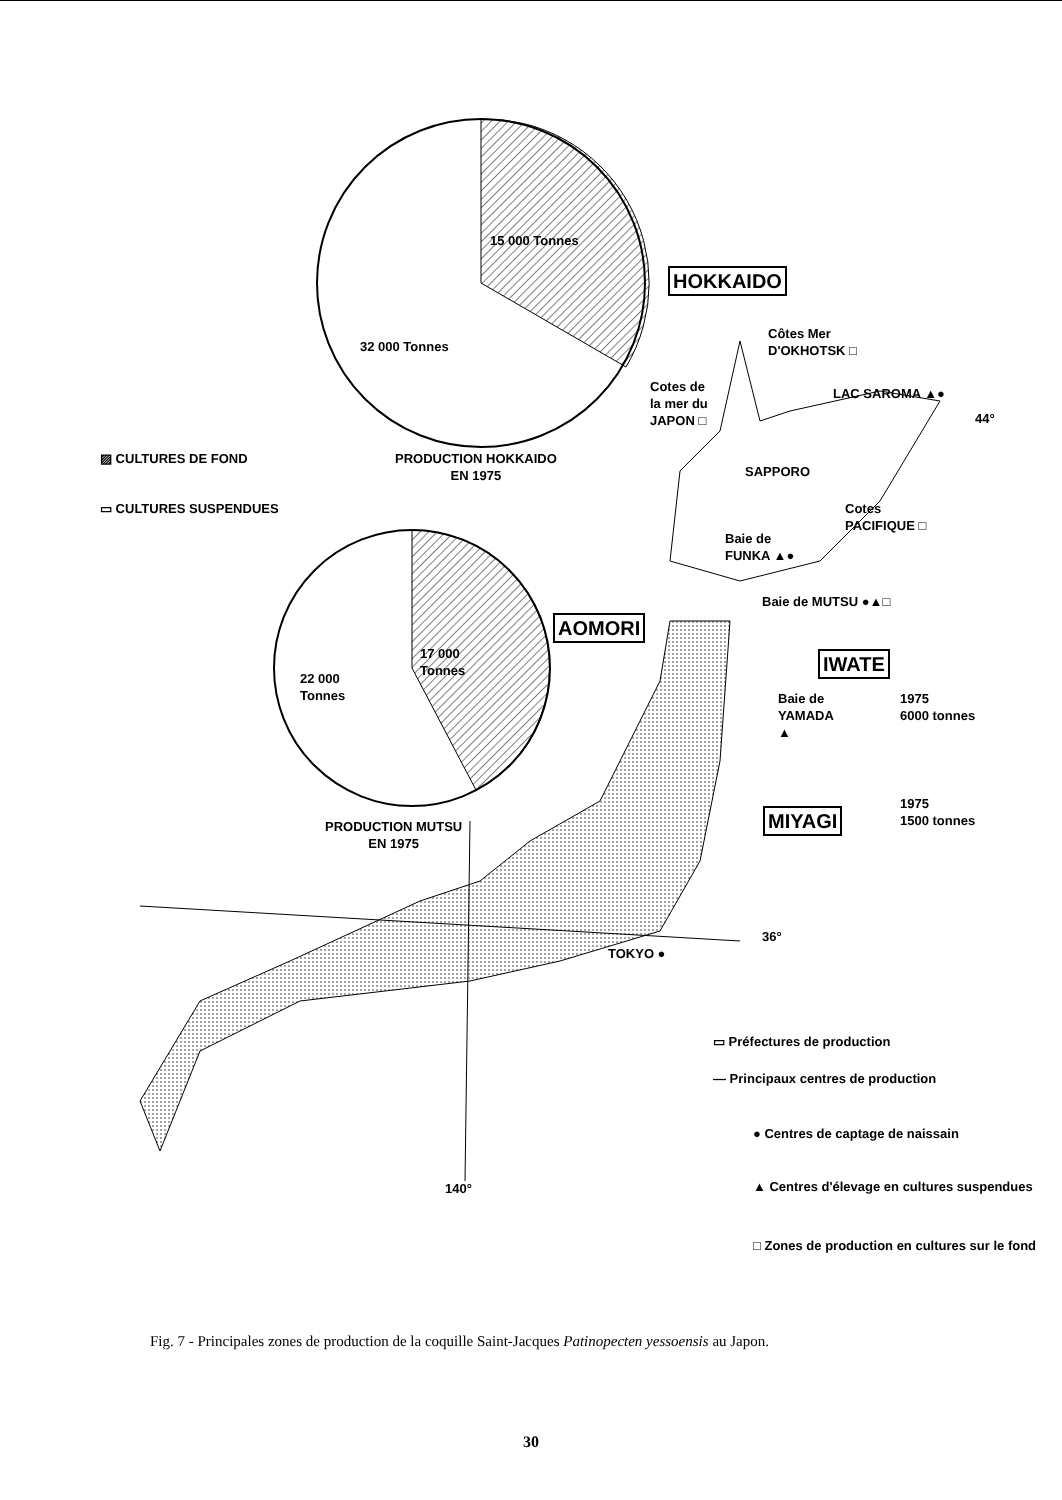15 000 Tonnes
32 000 Tonnes
▨ CULTURES DE FOND
PRODUCTION HOKKAIDO
EN 1975
▭ CULTURES SUSPENDUES
17 000
Tonnes
22 000
Tonnes
PRODUCTION MUTSU
EN 1975
HOKKAIDO
Côtes Mer
D'OKHOTSK □
Cotes de
la mer du
JAPON □
LAC SAROMA ▲●
44°
SAPPORO
Cotes
PACIFIQUE □
Baie de
FUNKA ▲●
Baie de MUTSU ●▲□
AOMORI
IWATE
Baie de
YAMADA
▲
1975
6000 tonnes
1975
1500 tonnes
MIYAGI
36°
TOKYO ●
▭ Préfectures de production
— Principaux centres de production
● Centres de captage de naissain
▲ Centres d'élevage en cultures suspendues
□ Zones de production en cultures sur le fond
140°
Fig. 7 - Principales zones de production de la coquille Saint-Jacques Patinopecten yessoensis au Japon.
30